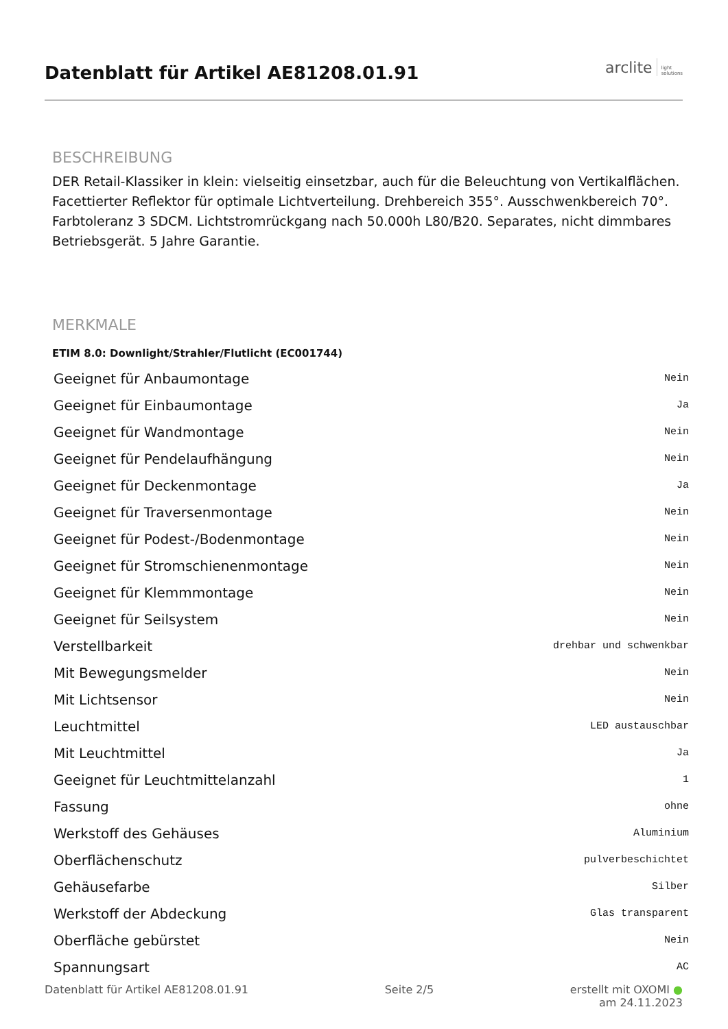Datenblatt für Artikel AE81208.01.91
arclite light
solutions
BESCHREIBUNG
DER Retail-Klassiker in klein: vielseitig einsetzbar, auch für die Beleuchtung von Vertikalflächen. Facettierter Reflektor für optimale Lichtverteilung. Drehbereich 355°. Ausschwenkbereich 70°. Farbtoleranz 3 SDCM. Lichtstromrückgang nach 50.000h L80/B20. Separates, nicht dimmbares Betriebsgerät. 5 Jahre Garantie.
MERKMALE
ETIM 8.0: Downlight/Strahler/Flutlicht (EC001744)
| Geeignet für Anbaumontage | Nein |
| Geeignet für Einbaumontage | Ja |
| Geeignet für Wandmontage | Nein |
| Geeignet für Pendelaufhängung | Nein |
| Geeignet für Deckenmontage | Ja |
| Geeignet für Traversenmontage | Nein |
| Geeignet für Podest-/Bodenmontage | Nein |
| Geeignet für Stromschienenmontage | Nein |
| Geeignet für Klemmmontage | Nein |
| Geeignet für Seilsystem | Nein |
| Verstellbarkeit | drehbar und schwenkbar |
| Mit Bewegungsmelder | Nein |
| Mit Lichtsensor | Nein |
| Leuchtmittel | LED austauschbar |
| Mit Leuchtmittel | Ja |
| Geeignet für Leuchtmittelanzahl | 1 |
| Fassung | ohne |
| Werkstoff des Gehäuses | Aluminium |
| Oberflächenschutz | pulverbeschichtet |
| Gehäusefarbe | Silber |
| Werkstoff der Abdeckung | Glas transparent |
| Oberfläche gebürstet | Nein |
| Spannungsart | AC |
Datenblatt für Artikel AE81208.01.91 Seite 2/5 erstellt mit OXOMI ●
am 24.11.2023